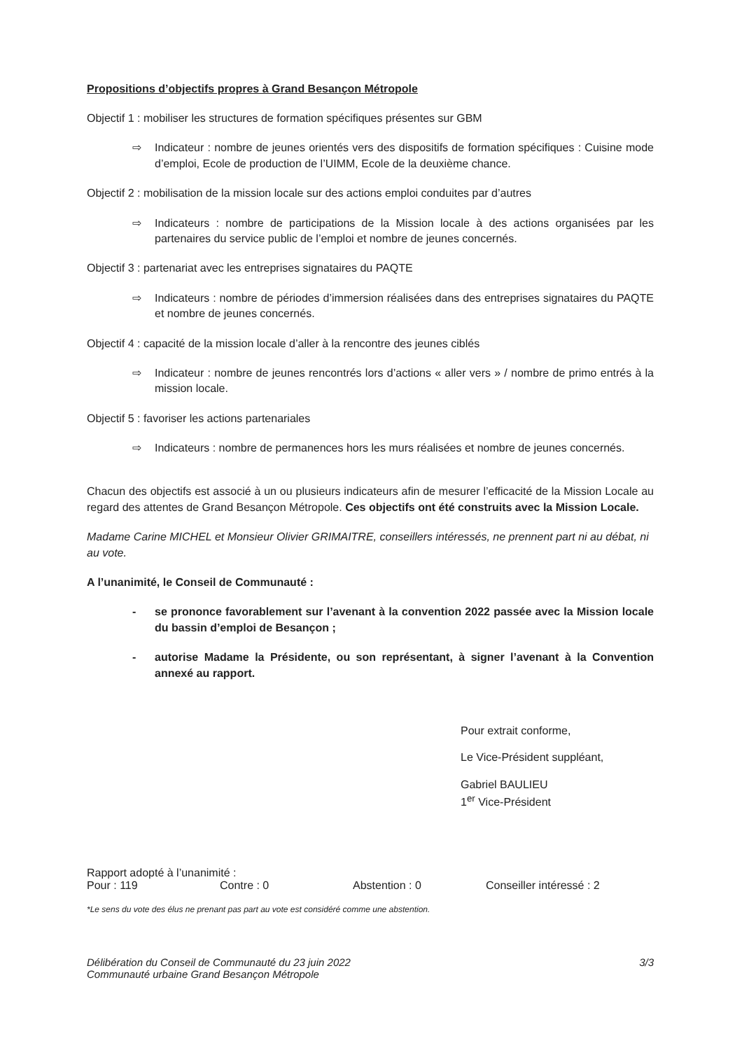Propositions d’objectifs propres à Grand Besançon Métropole
Objectif 1 : mobiliser les structures de formation spécifiques présentes sur GBM
⇨ Indicateur : nombre de jeunes orientés vers des dispositifs de formation spécifiques : Cuisine mode d’emploi, Ecole de production de l’UIMM, Ecole de la deuxième chance.
Objectif 2 : mobilisation de la mission locale sur des actions emploi conduites par d’autres
⇨ Indicateurs : nombre de participations de la Mission locale à des actions organisées par les partenaires du service public de l’emploi et nombre de jeunes concernés.
Objectif 3 : partenariat avec les entreprises signataires du PAQTE
⇨ Indicateurs : nombre de périodes d’immersion réalisées dans des entreprises signataires du PAQTE et nombre de jeunes concernés.
Objectif 4 : capacité de la mission locale d’aller à la rencontre des jeunes ciblés
⇨ Indicateur : nombre de jeunes rencontrés lors d’actions « aller vers » / nombre de primo entrés à la mission locale.
Objectif 5 : favoriser les actions partenariales
⇨ Indicateurs : nombre de permanences hors les murs réalisées et nombre de jeunes concernés.
Chacun des objectifs est associé à un ou plusieurs indicateurs afin de mesurer l’efficacité de la Mission Locale au regard des attentes de Grand Besançon Métropole. Ces objectifs ont été construits avec la Mission Locale.
Madame Carine MICHEL et Monsieur Olivier GRIMAITRE, conseillers intéressés, ne prennent part ni au débat, ni au vote.
A l’unanimité, le Conseil de Communauté :
- se prononce favorablement sur l’avenant à la convention 2022 passée avec la Mission locale du bassin d’emploi de Besançon ;
- autorise Madame la Présidente, ou son représentant, à signer l’avenant à la Convention annexé au rapport.
Pour extrait conforme,
Le Vice-Président suppléant,
Gabriel BAULIEU
1<sup>er</sup> Vice-Président
Rapport adopté à l’unanimité :
Pour : 119 Contre : 0 Abstention : 0 Conseiller intéressé : 2
*Le sens du vote des élus ne prenant pas part au vote est considéré comme une abstention.
Délibération du Conseil de Communauté du 23 juin 2022
Communauté urbaine Grand Besançon Métropole
3/3